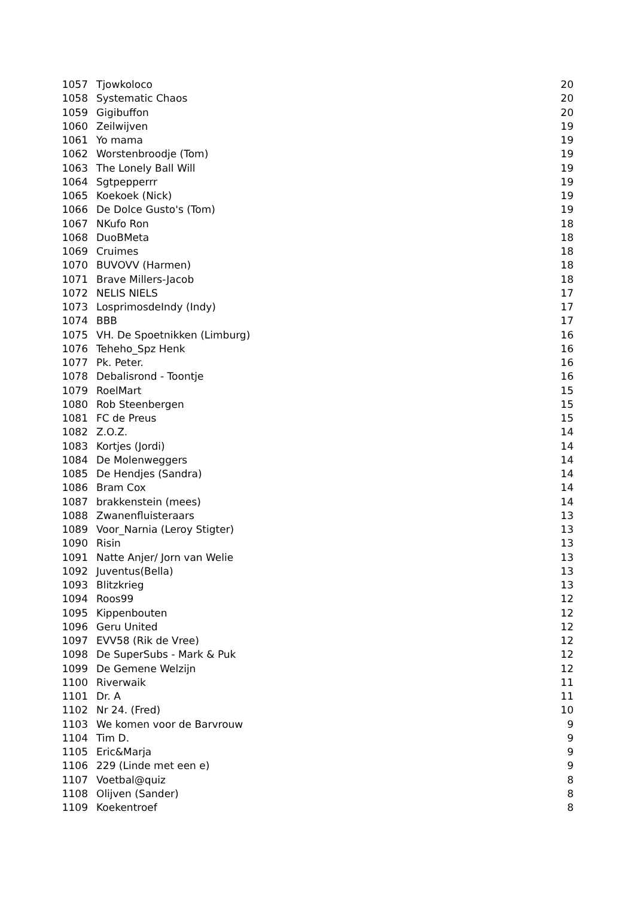| 1057 | Tjowkoloco | 20 |
| 1058 | Systematic Chaos | 20 |
| 1059 | Gigibuffon | 20 |
| 1060 | Zeilwijven | 19 |
| 1061 | Yo mama | 19 |
| 1062 | Worstenbroodje (Tom) | 19 |
| 1063 | The Lonely Ball Will | 19 |
| 1064 | Sgtpepperrr | 19 |
| 1065 | Koekoek (Nick) | 19 |
| 1066 | De Dolce Gusto's (Tom) | 19 |
| 1067 | NKufo Ron | 18 |
| 1068 | DuoBMeta | 18 |
| 1069 | Cruimes | 18 |
| 1070 | BUVOVV (Harmen) | 18 |
| 1071 | Brave Millers-Jacob | 18 |
| 1072 | NELIS NIELS | 17 |
| 1073 | LosprimosdeIndy (Indy) | 17 |
| 1074 | BBB | 17 |
| 1075 | VH. De Spoetnikken (Limburg) | 16 |
| 1076 | Teheho_Spz Henk | 16 |
| 1077 | Pk. Peter. | 16 |
| 1078 | Debalisrond - Toontje | 16 |
| 1079 | RoelMart | 15 |
| 1080 | Rob Steenbergen | 15 |
| 1081 | FC de Preus | 15 |
| 1082 | Z.O.Z. | 14 |
| 1083 | Kortjes (Jordi) | 14 |
| 1084 | De Molenweggers | 14 |
| 1085 | De Hendjes (Sandra) | 14 |
| 1086 | Bram Cox | 14 |
| 1087 | brakkenstein (mees) | 14 |
| 1088 | Zwanenfluisteraars | 13 |
| 1089 | Voor_Narnia (Leroy Stigter) | 13 |
| 1090 | Risin | 13 |
| 1091 | Natte Anjer/ Jorn van Welie | 13 |
| 1092 | Juventus(Bella) | 13 |
| 1093 | Blitzkrieg | 13 |
| 1094 | Roos99 | 12 |
| 1095 | Kippenbouten | 12 |
| 1096 | Geru United | 12 |
| 1097 | EVV58 (Rik de Vree) | 12 |
| 1098 | De SuperSubs - Mark & Puk | 12 |
| 1099 | De Gemene Welzijn | 12 |
| 1100 | Riverwaik | 11 |
| 1101 | Dr. A | 11 |
| 1102 | Nr 24. (Fred) | 10 |
| 1103 | We komen voor de Barvrouw | 9 |
| 1104 | Tim D. | 9 |
| 1105 | Eric&Marja | 9 |
| 1106 | 229 (Linde met een e) | 9 |
| 1107 | Voetbal@quiz | 8 |
| 1108 | Olijven (Sander) | 8 |
| 1109 | Koekentroef | 8 |